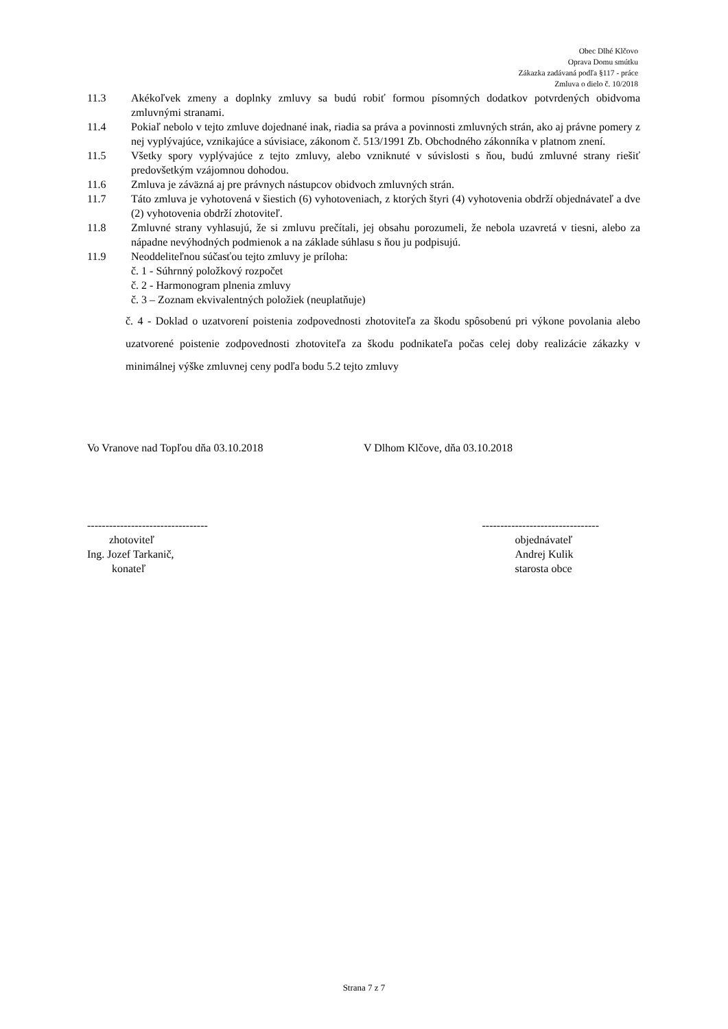Obec Dlhé Klčovo
Oprava Domu smútku
Zákazka zadávaná podľa §117 - práce
Zmluva o dielo č. 10/2018
11.3 Akékoľvek zmeny a doplnky zmluvy sa budú robiť formou písomných dodatkov potvrdených obidvoma zmluvnými stranami.
11.4 Pokiaľ nebolo v tejto zmluve dojednané inak, riadia sa práva a povinnosti zmluvných strán, ako aj právne pomery z nej vyplývajúce, vznikajúce a súvisiace, zákonom č. 513/1991 Zb. Obchodného zákonníka v platnom znení.
11.5 Všetky spory vyplývajúce z tejto zmluvy, alebo vzniknuté v súvislosti s ňou, budú zmluvné strany riešiť predovšetkým vzájomnou dohodou.
11.6 Zmluva je záväzná aj pre právnych nástupcov obidvoch zmluvných strán.
11.7 Táto zmluva je vyhotovená v šiestich (6) vyhotoveniach, z ktorých štyri (4) vyhotovenia obdrží objednávateľ a dve (2) vyhotovenia obdrží zhotoviteľ.
11.8 Zmluvné strany vyhlasujú, že si zmluvu prečítali, jej obsahu porozumeli, že nebola uzavretá v tiesni, alebo za nápadne nevýhodných podmienok a na základe súhlasu s ňou ju podpisujú.
11.9 Neoddeliteľnou súčasťou tejto zmluvy je príloha:
č. 1 - Súhrnný položkový rozpočet
č. 2 - Harmonogram plnenia zmluvy
č. 3 – Zoznam ekvivalentných položiek (neuplatňuje)
č. 4 - Doklad o uzatvorení poistenia zodpovednosti zhotoviteľa za škodu spôsobenú pri výkone povolania alebo uzatvorené poistenie zodpovednosti zhotoviteľa za škodu podnikateľa počas celej doby realizácie zákazky v minimálnej výške zmluvnej ceny podľa bodu 5.2 tejto zmluvy
Vo Vranove nad Topľou dňa 03.10.2018 V Dlhom Klčove, dňa 03.10.2018
---------------------------------
zhotoviteľ
Ing. Jozef Tarkanič,
konateľ
--------------------------------
objednávateľ
Andrej Kulik
starosta obce
Strana 7 z 7